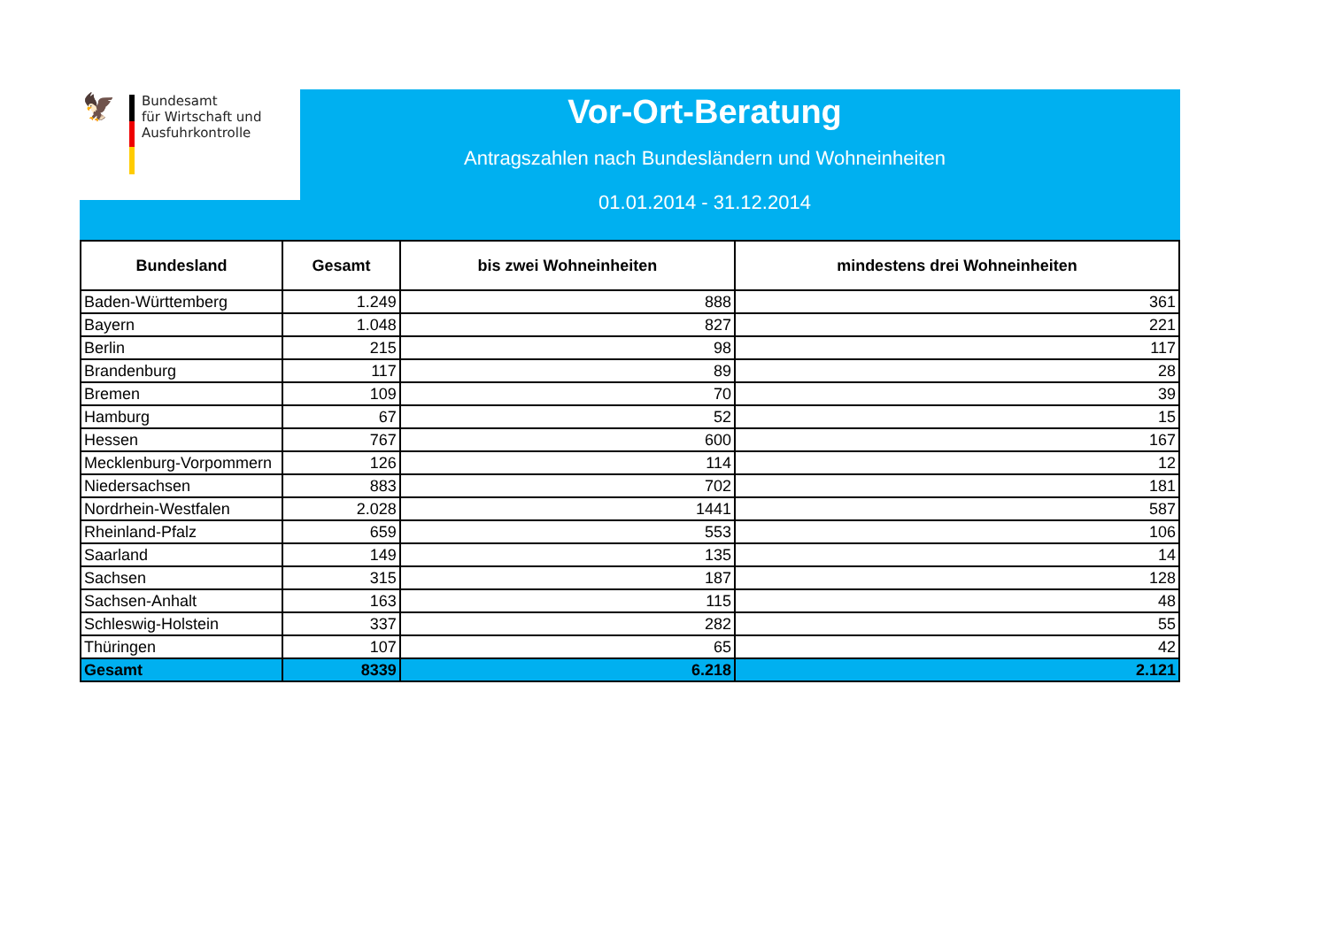🦅
Bundesamt
für Wirtschaft und
Ausfuhrkontrolle
Vor-Ort-Beratung
Antragszahlen nach Bundesländern und Wohneinheiten
01.01.2014 - 31.12.2014
| Bundesland | Gesamt | bis zwei Wohneinheiten | mindestens drei Wohneinheiten |
| --- | --- | --- | --- |
| Baden-Württemberg | 1.249 | 888 | 361 |
| Bayern | 1.048 | 827 | 221 |
| Berlin | 215 | 98 | 117 |
| Brandenburg | 117 | 89 | 28 |
| Bremen | 109 | 70 | 39 |
| Hamburg | 67 | 52 | 15 |
| Hessen | 767 | 600 | 167 |
| Mecklenburg-Vorpommern | 126 | 114 | 12 |
| Niedersachsen | 883 | 702 | 181 |
| Nordrhein-Westfalen | 2.028 | 1441 | 587 |
| Rheinland-Pfalz | 659 | 553 | 106 |
| Saarland | 149 | 135 | 14 |
| Sachsen | 315 | 187 | 128 |
| Sachsen-Anhalt | 163 | 115 | 48 |
| Schleswig-Holstein | 337 | 282 | 55 |
| Thüringen | 107 | 65 | 42 |
| Gesamt | 8339 | 6.218 | 2.121 |